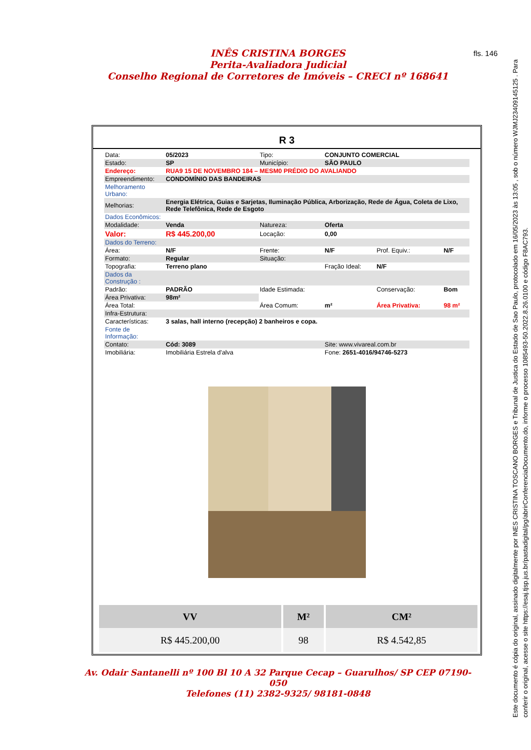INÊS CRISTINA BORGES
Perita-Avaliadora Judicial
Conselho Regional de Corretores de Imóveis – CRECI nº 168641
fls. 146
Este documento é cópia do original, assinado digitalmente por INES CRISTINA TOSCANO BORGES e Tribunal de Justica do Estado de Sao Paulo, protocolado em 16/05/2023 às 13:05 , sob o número WJMJ23409145125 . Para conferir o original, acesse o site https://esaj.tjsp.jus.br/pastadigital/pg/abrirConferenciaDocumento.do, informe o processo 1085493-50.2022.8.26.0100 e código F8AC793.
R 3
| Data: | 05/2023 | Tipo: | CONJUNTO COMERCIAL | | |
| Estado: | SP | Município: | SÃO PAULO | | |
| Endereço: | RUA9 15 DE NOVEMBRO 184 – MESM0 PRÉDIO DO AVALIANDO | | | | |
| Empreendimento: | CONDOMÍNIO DAS BANDEIRAS | | | | |
| Melhoramento Urbano: | | | | | |
| Melhorias: | Energia Elétrica, Guias e Sarjetas, Iluminação Pública, Arborização, Rede de Água, Coleta de Lixo, Rede Telefônica, Rede de Esgoto | | | | |
| Dados Econômicos: | | | | | |
| Modalidade: | Venda | Natureza: | Oferta | | |
| Valor: | R$ 445.200,00 | Locação: | 0,00 | | |
| Dados do Terreno: | | | | | |
| Área: | N/F | Frente: | N/F | Prof. Equiv.: | N/F |
| Formato: | Regular | Situação: | | | |
| Topografia: | Terreno plano | | Fração Ideal: | N/F | |
| Dados da Construção : | | | | | |
| Padrão: | PADRÃO | Idade Estimada: | | Conservação: | Bom |
| Área Privativa: | 98m² | | | | |
| Área Total: | | Área Comum: | m² | Área Privativa: | 98 m² |
| Infra-Estrutura: | | | | | |
| Características: | 3 salas, hall interno (recepção) 2 banheiros e copa. | | | | |
| Fonte de Informação: | | | | | |
| Contato: | Cód: 3089 | | Site: www.vivareal.com.br | | |
| Imobiliária: | Imobiliária Estrela d'alva | | Fone: 2651-4016/94746-5273 | | |
| VV | M² | CM² |
| --- | --- | --- |
| R$ 445.200,00 | 98 | R$ 4.542,85 |
Av. Odair Santanelli nº 100 Bl 10 A 32 Parque Cecap – Guarulhos/ SP CEP 07190-050
Telefones (11) 2382-9325/ 98181-0848